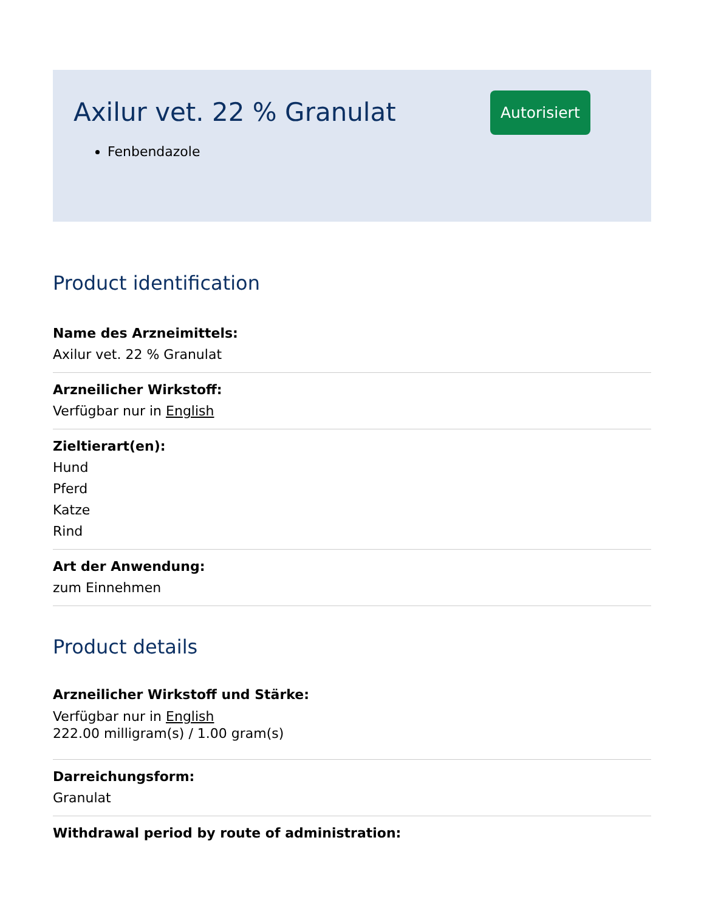Axilur vet. 22 % Granulat
Autorisiert
Fenbendazole
Product identification
Name des Arzneimittels:
Axilur vet. 22 % Granulat
Arzneilicher Wirkstoff:
Verfügbar nur in English
Zieltierart(en):
Hund
Pferd
Katze
Rind
Art der Anwendung:
zum Einnehmen
Product details
Arzneilicher Wirkstoff und Stärke:
Verfügbar nur in English
222.00 milligram(s) / 1.00 gram(s)
Darreichungsform:
Granulat
Withdrawal period by route of administration: